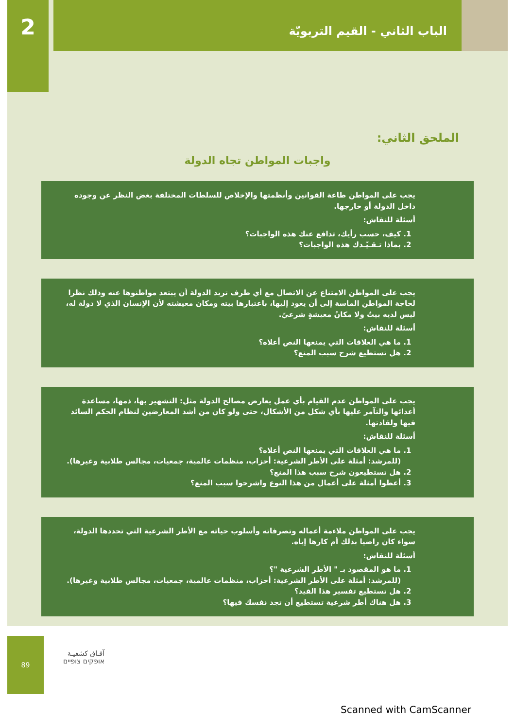2
الباب الثاني - القيم التربويّة
الملحق الثاني:
واجبات المواطن تجاه الدولة
يجب على المواطن طاعة القوانين وأنظمتها والإخلاص للسلطات المختلفة بغض النظر عن وجوده داخل الدولة أو خارجها.
أسئلة للنقاش:
1. كيف، حسب رأيك، تدافع عنك هذه الواجبات؟
2. بماذا تـقـيّـدك هذه الواجبات؟
يجب على المواطن الامتناع عن الاتصال مع أي طرف تريد الدولة أن يبتعد مواطنوها عنه وذلك نظرا لحاجة المواطن الماسة إلى أن يعود إليها، باعتبارها بيته ومكان معيشته لأن الإنسان الذي لا دولة له، ليس لديه بيتٌ ولا مكانُ معيشةٍ شرعيّ.
أسئلة للنقاش:
1. ما هي العلاقات التي يمنعها النص أعلاه؟
2. هل تستطيع شرح سبب المنع؟
يجب على المواطن عدم القيام بأي عمل يعارض مصالح الدولة مثل: التشهير بها، ذمها، مساعدة أعدائها والتآمر عليها بأي شكل من الأشكال، حتى ولو كان من أشد المعارضين لنظام الحكم السائد فيها ولقادتها.
أسئلة للنقاش:
1. ما هي العلاقات التي يمنعها النص أعلاه؟
(للمرشد: أمثلة على الأطر الشرعية: أحزاب، منظمات عالمية، جمعيات، مجالس طلابية وغيرها).
2. هل تستطيعون شرح سبب هذا المنع؟
3. أعطوا أمثلة على أعمال من هذا النوع واشرحوا سبب المنع؟
يجب على المواطن ملاءمة أعماله وتصرفاته وأسلوب حياته مع الأطر الشرعية التي تحددها الدولة، سواء كان راضيا بذلك أم كارها إياه.
أسئلة للنقاش:
1. ما هو المقصود بـ " الأطر الشرعية "؟
(للمرشد: أمثلة على الأطر الشرعية: أحزاب، منظمات عالمية، جمعيات، مجالس طلابية وغيرها).
2. هل تستطيع تفسير هذا القيد؟
3. هل هناك أطر شرعية تستطيع أن تجد نفسك فيها؟
89
آفـاق كشفيـة
אופקים צופיים
Scanned with CamScanner